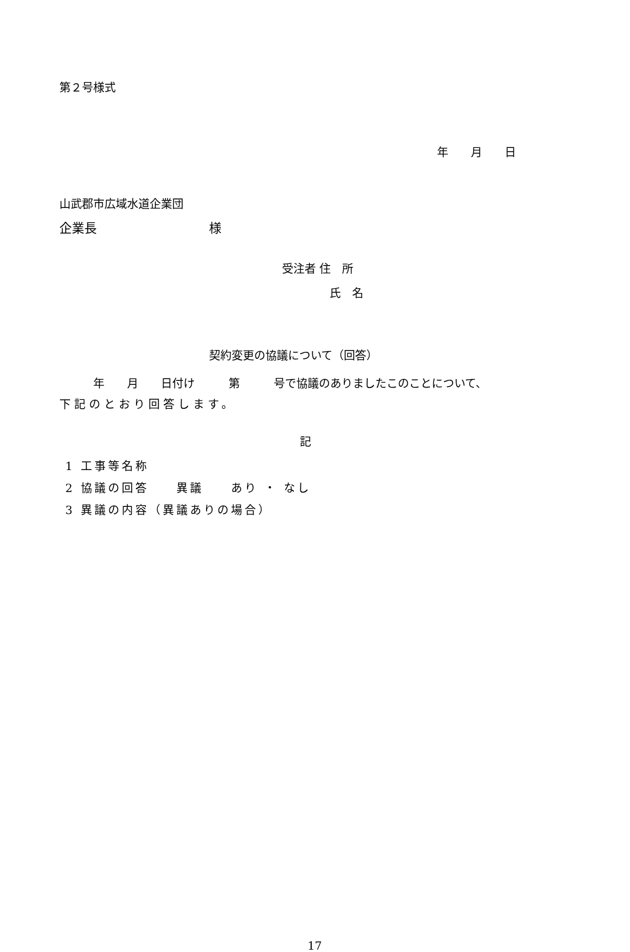第２号様式
年　　月　　日
山武郡市広域水道企業団
企業長　　　　　　　　　様
受注者 住　所
氏　名
契約変更の協議について（回答）
　　　年　　月　　日付け　　　第　　　号で協議のありましたこのことについて、
下記のとおり回答します。
記
1 工事等名称
2 協議の回答　　異議　　あり ・ なし
3 異議の内容（異議ありの場合）
17